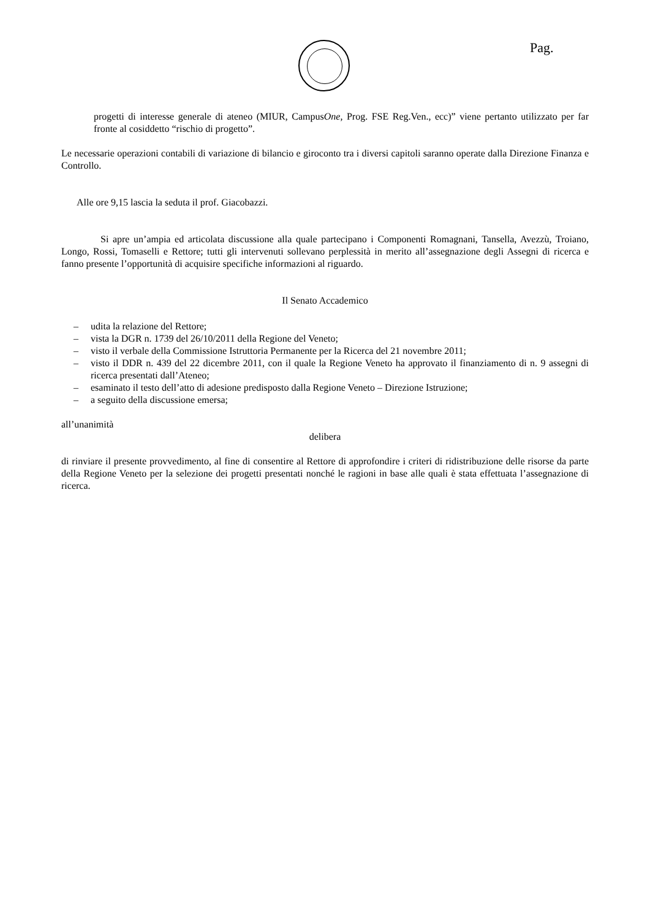Pag.
progetti di interesse generale di ateneo (MIUR, CampusOne, Prog. FSE Reg.Ven., ecc)” viene pertanto utilizzato per far fronte al cosiddetto “rischio di progetto”.
Le necessarie operazioni contabili di variazione di bilancio e giroconto tra i diversi capitoli saranno operate dalla Direzione Finanza e Controllo.
Alle ore 9,15 lascia la seduta il prof. Giacobazzi.
Si apre un’ampia ed articolata discussione alla quale partecipano i Componenti Romagnani, Tansella, Avezzù, Troiano, Longo, Rossi, Tomaselli e Rettore; tutti gli intervenuti sollevano perplessità in merito all’assegnazione degli Assegni di ricerca e fanno presente l’opportunità di acquisire specifiche informazioni al riguardo.
Il Senato Accademico
– udita la relazione del Rettore;
– vista la DGR n. 1739 del 26/10/2011 della Regione del Veneto;
– visto il verbale della Commissione Istruttoria Permanente per la Ricerca del 21 novembre 2011;
– visto il DDR n. 439 del 22 dicembre 2011, con il quale la Regione Veneto ha approvato il finanziamento di n. 9 assegni di ricerca presentati dall’Ateneo;
– esaminato il testo dell’atto di adesione predisposto dalla Regione Veneto – Direzione Istruzione;
– a seguito della discussione emersa;
all’unanimità
delibera
di rinviare il presente provvedimento, al fine di consentire al Rettore di approfondire i criteri di ridistribuzione delle risorse da parte della Regione Veneto per la selezione dei progetti presentati nonché le ragioni in base alle quali è stata effettuata l’assegnazione di ricerca.